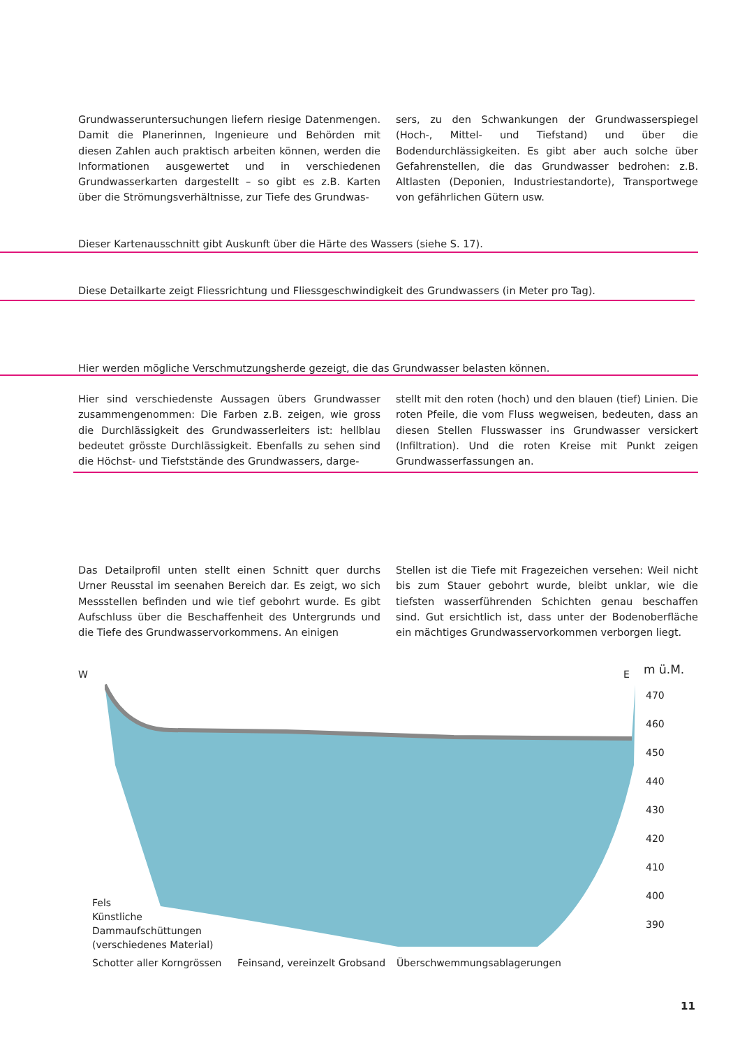Grundwasseruntersuchungen liefern riesige Datenmengen. Damit die Planerinnen, Ingenieure und Behörden mit diesen Zahlen auch praktisch arbeiten können, werden die Informationen ausgewertet und in verschiedenen Grundwasserkarten dargestellt – so gibt es z.B. Karten über die Strömungsverhältnisse, zur Tiefe des Grundwas-
sers, zu den Schwankungen der Grundwasserspiegel (Hoch-, Mittel- und Tiefstand) und über die Bodendurchlässigkeiten. Es gibt aber auch solche über Gefahrenstellen, die das Grundwasser bedrohen: z.B. Altlasten (Deponien, Industriestandorte), Transportwege von gefährlichen Gütern usw.
Dieser Kartenausschnitt gibt Auskunft über die Härte des Wassers (siehe S. 17).
Diese Detailkarte zeigt Fliessrichtung und Fliessgeschwindigkeit des Grundwassers (in Meter pro Tag).
Hier werden mögliche Verschmutzungsherde gezeigt, die das Grundwasser belasten können.
Hier sind verschiedenste Aussagen übers Grundwasser zusammengenommen: Die Farben z.B. zeigen, wie gross die Durchlässigkeit des Grundwasserleiters ist: hellblau bedeutet grösste Durchlässigkeit. Ebenfalls zu sehen sind die Höchst- und Tiefststände des Grundwassers, darge-
stellt mit den roten (hoch) und den blauen (tief) Linien. Die roten Pfeile, die vom Fluss wegweisen, bedeuten, dass an diesen Stellen Flusswasser ins Grundwasser versickert (Infiltration). Und die roten Kreise mit Punkt zeigen Grundwasserfassungen an.
Das Detailprofil unten stellt einen Schnitt quer durchs Urner Reusstal im seenahen Bereich dar. Es zeigt, wo sich Messstellen befinden und wie tief gebohrt wurde. Es gibt Aufschluss über die Beschaffenheit des Untergrunds und die Tiefe des Grundwasservorkommens. An einigen
Stellen ist die Tiefe mit Fragezeichen versehen: Weil nicht bis zum Stauer gebohrt wurde, bleibt unklar, wie die tiefsten wasserführenden Schichten genau beschaffen sind. Gut ersichtlich ist, dass unter der Bodenoberfläche ein mächtiges Grundwasservorkommen verborgen liegt.
W E m ü.M.
470
460
450
440
430
420
410
400
390
Fels
Künstliche
Dammaufschüttungen
(verschiedenes Material)
Schotter aller Korngrössen Feinsand, vereinzelt Grobsand Überschwemmungsablagerungen
11